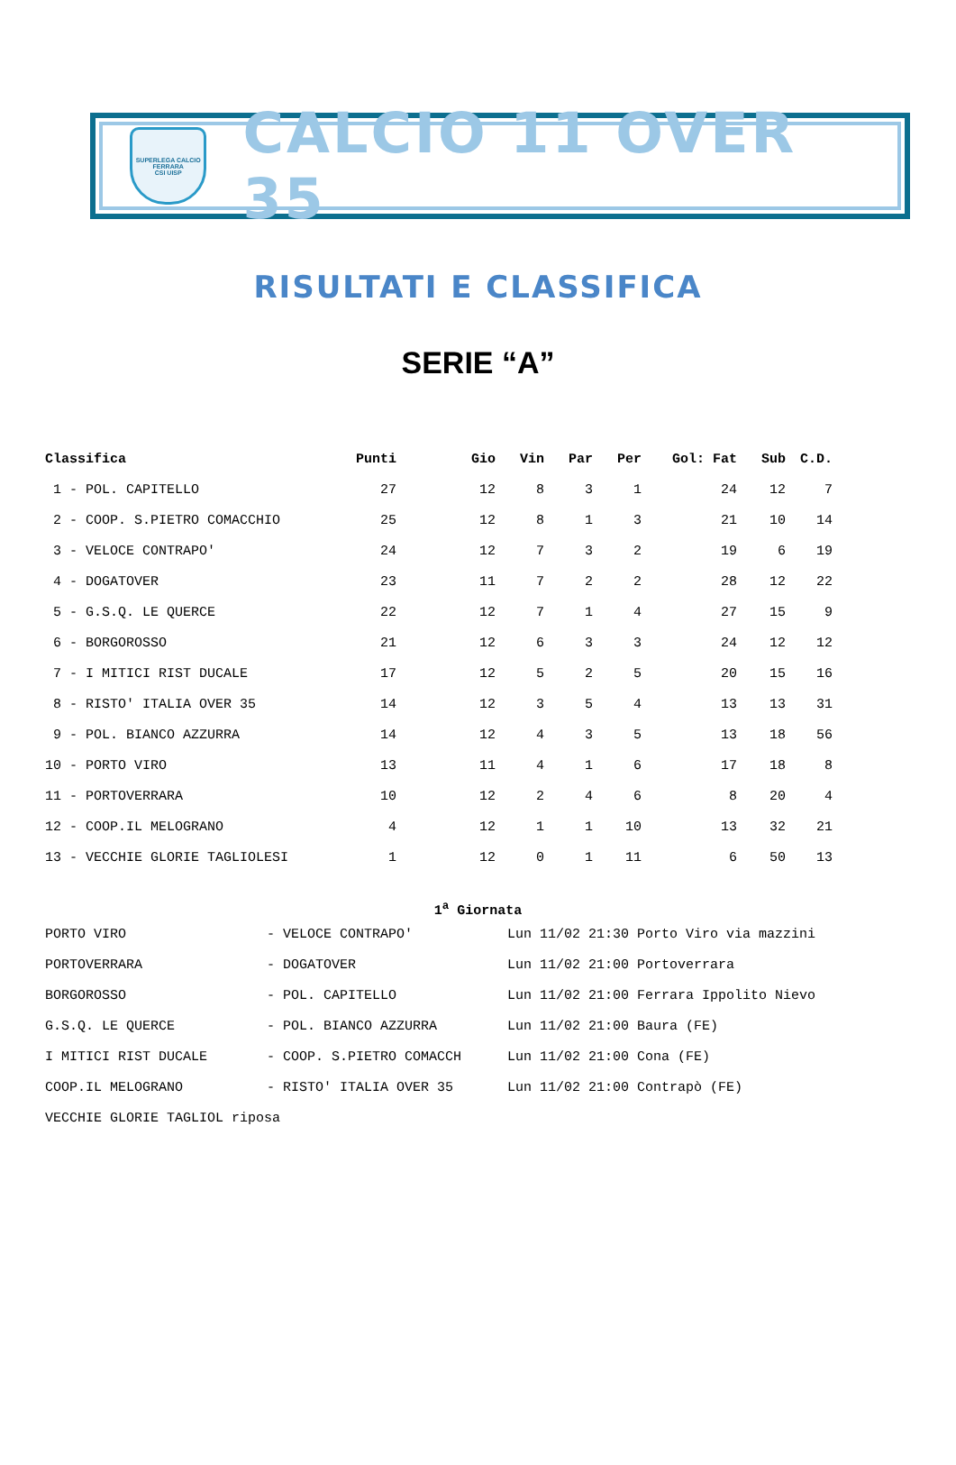SUPERLEGA CALCIO
FERRARA
CSI UISP
CALCIO 11 OVER 35
RISULTATI E CLASSIFICA
SERIE “A”
| Classifica | Punti | Gio | Vin | Par | Per | Gol: Fat | Sub | C.D. |
| --- | --- | --- | --- | --- | --- | --- | --- | --- |
| 1 - POL. CAPITELLO | 27 | 12 | 8 | 3 | 1 | 24 | 12 | 7 |
| 2 - COOP. S.PIETRO COMACCHIO | 25 | 12 | 8 | 1 | 3 | 21 | 10 | 14 |
| 3 - VELOCE CONTRAPO' | 24 | 12 | 7 | 3 | 2 | 19 | 6 | 19 |
| 4 - DOGATOVER | 23 | 11 | 7 | 2 | 2 | 28 | 12 | 22 |
| 5 - G.S.Q. LE QUERCE | 22 | 12 | 7 | 1 | 4 | 27 | 15 | 9 |
| 6 - BORGOROSSO | 21 | 12 | 6 | 3 | 3 | 24 | 12 | 12 |
| 7 - I MITICI RIST DUCALE | 17 | 12 | 5 | 2 | 5 | 20 | 15 | 16 |
| 8 - RISTO' ITALIA OVER 35 | 14 | 12 | 3 | 5 | 4 | 13 | 13 | 31 |
| 9 - POL. BIANCO AZZURRA | 14 | 12 | 4 | 3 | 5 | 13 | 18 | 56 |
| 10 - PORTO VIRO | 13 | 11 | 4 | 1 | 6 | 17 | 18 | 8 |
| 11 - PORTOVERRARA | 10 | 12 | 2 | 4 | 6 | 8 | 20 | 4 |
| 12 - COOP.IL MELOGRANO | 4 | 12 | 1 | 1 | 10 | 13 | 32 | 21 |
| 13 - VECCHIE GLORIE TAGLIOLESI | 1 | 12 | 0 | 1 | 11 | 6 | 50 | 13 |
1<sup>a</sup> Giornata
| PORTO VIRO | - VELOCE CONTRAPO' | Lun 11/02 21:30 Porto Viro via mazzini |
| PORTOVERRARA | - DOGATOVER | Lun 11/02 21:00 Portoverrara |
| BORGOROSSO | - POL. CAPITELLO | Lun 11/02 21:00 Ferrara Ippolito Nievo |
| G.S.Q. LE QUERCE | - POL. BIANCO AZZURRA | Lun 11/02 21:00 Baura (FE) |
| I MITICI RIST DUCALE | - COOP. S.PIETRO COMACCH | Lun 11/02 21:00 Cona (FE) |
| COOP.IL MELOGRANO | - RISTO' ITALIA OVER 35 | Lun 11/02 21:00 Contrapò (FE) |
| VECCHIE GLORIE TAGLIOL riposa | | |